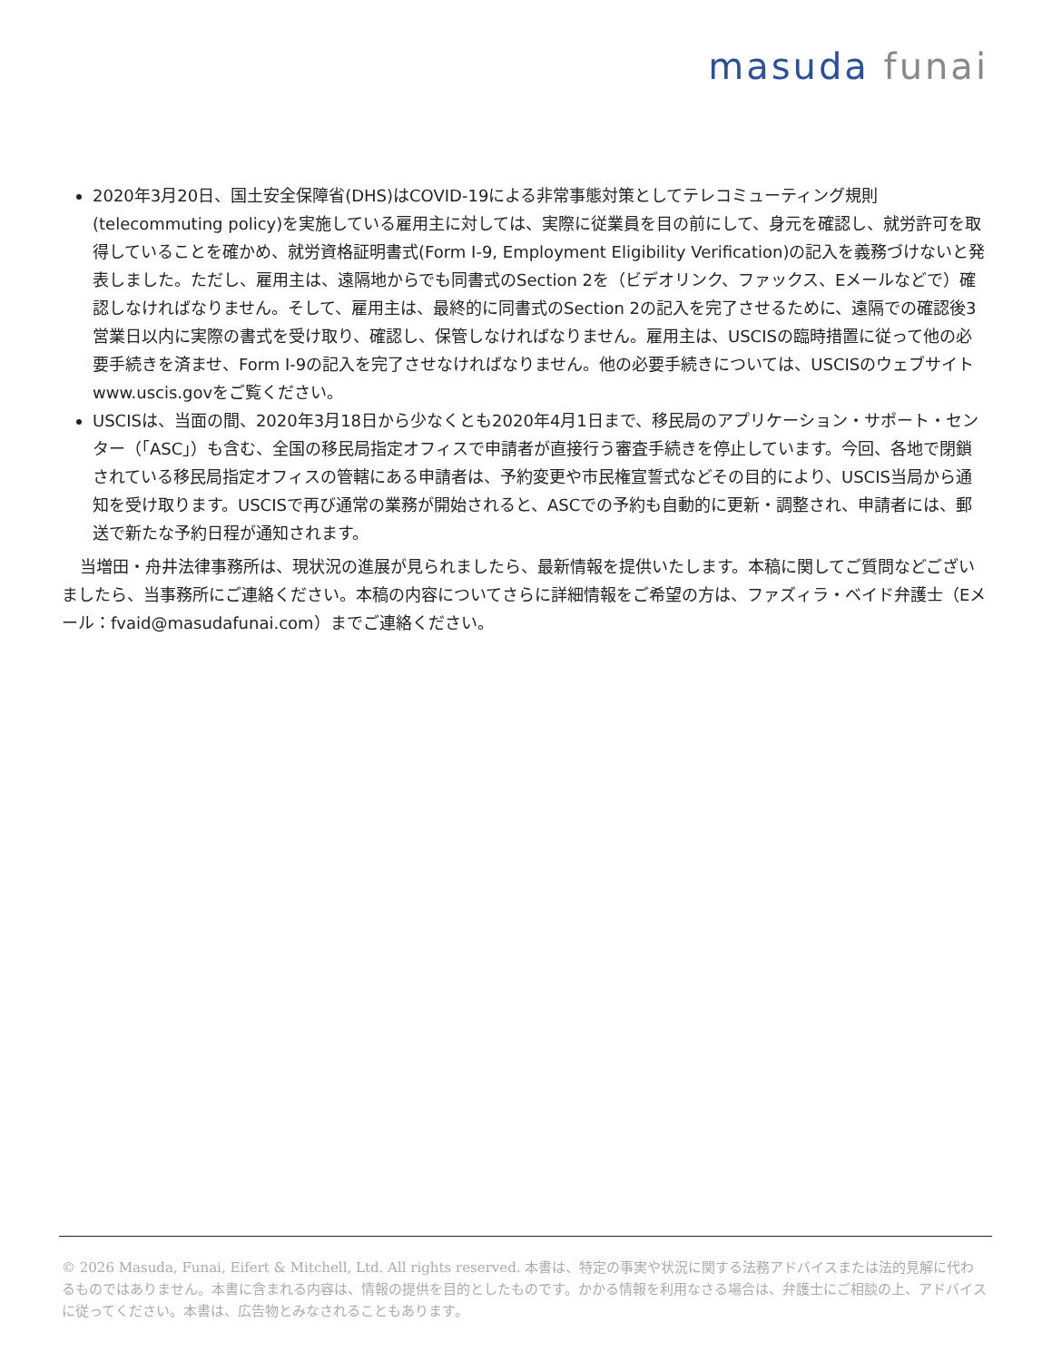masuda funai
2020年3月20日、国土安全保障省(DHS)はCOVID-19による非常事態対策としてテレコミューティング規則(telecommuting policy)を実施している雇用主に対しては、実際に従業員を目の前にして、身元を確認し、就労許可を取得していることを確かめ、就労資格証明書式(Form I-9, Employment Eligibility Verification)の記入を義務づけないと発表しました。ただし、雇用主は、遠隔地からでも同書式のSection 2を（ビデオリンク、ファックス、Eメールなどで）確認しなければなりません。そして、雇用主は、最終的に同書式のSection 2の記入を完了させるために、遠隔での確認後3営業日以内に実際の書式を受け取り、確認し、保管しなければなりません。雇用主は、USCISの臨時措置に従って他の必要手続きを済ませ、Form I-9の記入を完了させなければなりません。他の必要手続きについては、USCISのウェブサイト www.uscis.govをご覧ください。
USCISは、当面の間、2020年3月18日から少なくとも2020年4月1日まで、移民局のアプリケーション・サポート・センター（「ASC」）も含む、全国の移民局指定オフィスで申請者が直接行う審査手続きを停止しています。今回、各地で閉鎖されている移民局指定オフィスの管轄にある申請者は、予約変更や市民権宣誓式などその目的により、USCIS当局から通知を受け取ります。USCISで再び通常の業務が開始されると、ASCでの予約も自動的に更新・調整され、申請者には、郵送で新たな予約日程が通知されます。
当増田・舟井法律事務所は、現状況の進展が見られましたら、最新情報を提供いたします。本稿に関してご質問などございましたら、当事務所にご連絡ください。本稿の内容についてさらに詳細情報をご希望の方は、ファズィラ・ベイド弁護士（Eメール：fvaid@masudafunai.com）までご連絡ください。
© 2026 Masuda, Funai, Eifert & Mitchell, Ltd. All rights reserved. 本書は、特定の事実や状況に関する法務アドバイスまたは法的見解に代わるものではありません。本書に含まれる内容は、情報の提供を目的としたものです。かかる情報を利用なさる場合は、弁護士にご相談の上、アドバイスに従ってください。本書は、広告物とみなされることもあります。